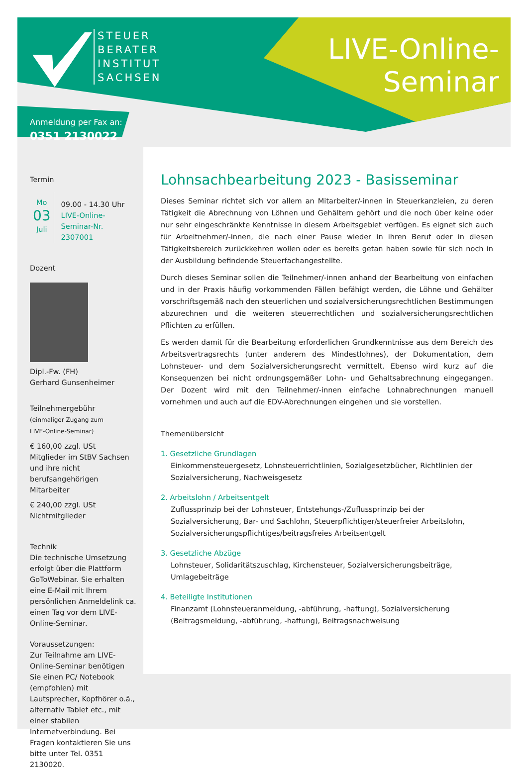STEUER
BERATER
INSTITUT
SACHSEN
LIVE-Online-
Seminar
Anmeldung per Fax an:
0351 2130022
Lohnsachbearbeitung 2023 - Basisseminar
Dieses Seminar richtet sich vor allem an Mitarbeiter/-innen in Steuerkanzleien, zu deren Tätigkeit die Abrechnung von Löhnen und Gehältern gehört und die noch über keine oder nur sehr eingeschränkte Kenntnisse in diesem Arbeitsgebiet verfügen. Es eignet sich auch für Arbeitnehmer/-innen, die nach einer Pause wieder in ihren Beruf oder in diesen Tätigkeitsbereich zurückkehren wollen oder es bereits getan haben sowie für sich noch in der Ausbildung befindende Steuerfachangestellte.
Durch dieses Seminar sollen die Teilnehmer/-innen anhand der Bearbeitung von einfachen und in der Praxis häufig vorkommenden Fällen befähigt werden, die Löhne und Gehälter vorschriftsgemäß nach den steuerlichen und sozialversicherungsrechtlichen Bestimmungen abzurechnen und die weiteren steuerrechtlichen und sozialversicherungsrechtlichen Pflichten zu erfüllen.
Es werden damit für die Bearbeitung erforderlichen Grundkenntnisse aus dem Bereich des Arbeitsvertragsrechts (unter anderem des Mindestlohnes), der Dokumentation, dem Lohnsteuer- und dem Sozialversicherungsrecht vermittelt. Ebenso wird kurz auf die Konsequenzen bei nicht ordnungsgemäßer Lohn- und Gehaltsabrechnung eingegangen. Der Dozent wird mit den Teilnehmer/-innen einfache Lohnabrechnungen manuell vornehmen und auch auf die EDV-Abrechnungen eingehen und sie vorstellen.
Themenübersicht
1. Gesetzliche Grundlagen
Einkommensteuergesetz, Lohnsteuerrichtlinien, Sozialgesetzbücher, Richtlinien der Sozialversicherung, Nachweisgesetz
2. Arbeitslohn / Arbeitsentgelt
Zuflussprinzip bei der Lohnsteuer, Entstehungs-/Zuflussprinzip bei der Sozialversicherung, Bar- und Sachlohn, Steuerpflichtiger/steuerfreier Arbeitslohn, Sozialversicherungspflichtiges/beitragsfreies Arbeitsentgelt
3. Gesetzliche Abzüge
Lohnsteuer, Solidaritätszuschlag, Kirchensteuer, Sozialversicherungsbeiträge, Umlagebeiträge
4. Beteiligte Institutionen
Finanzamt (Lohnsteueranmeldung, -abführung, -haftung), Sozialversicherung (Beitragsmeldung, -abführung, -haftung), Beitragsnachweisung
Termin
Mo
03
Juli
09.00 - 14.30 Uhr
LIVE-Online-
Seminar-Nr. 2307001
Dozent
Dipl.-Fw. (FH)
Gerhard Gunsenheimer
Teilnehmergebühr
(einmaliger Zugang zum
LIVE-Online-Seminar)
€ 160,00 zzgl. USt
Mitglieder im StBV Sachsen und ihre nicht berufsangehörigen Mitarbeiter
€ 240,00 zzgl. USt
Nichtmitglieder
Technik
Die technische Umsetzung erfolgt über die Plattform GoToWebinar. Sie erhalten eine E-Mail mit Ihrem persönlichen Anmeldelink ca. einen Tag vor dem LIVE-Online-Seminar.
Voraussetzungen:
Zur Teilnahme am LIVE-Online-Seminar benötigen Sie einen PC/ Notebook (empfohlen) mit Lautsprecher, Kopfhörer o.ä., alternativ Tablet etc., mit einer stabilen Internetverbindung. Bei Fragen kontaktieren Sie uns bitte unter Tel. 0351 2130020.